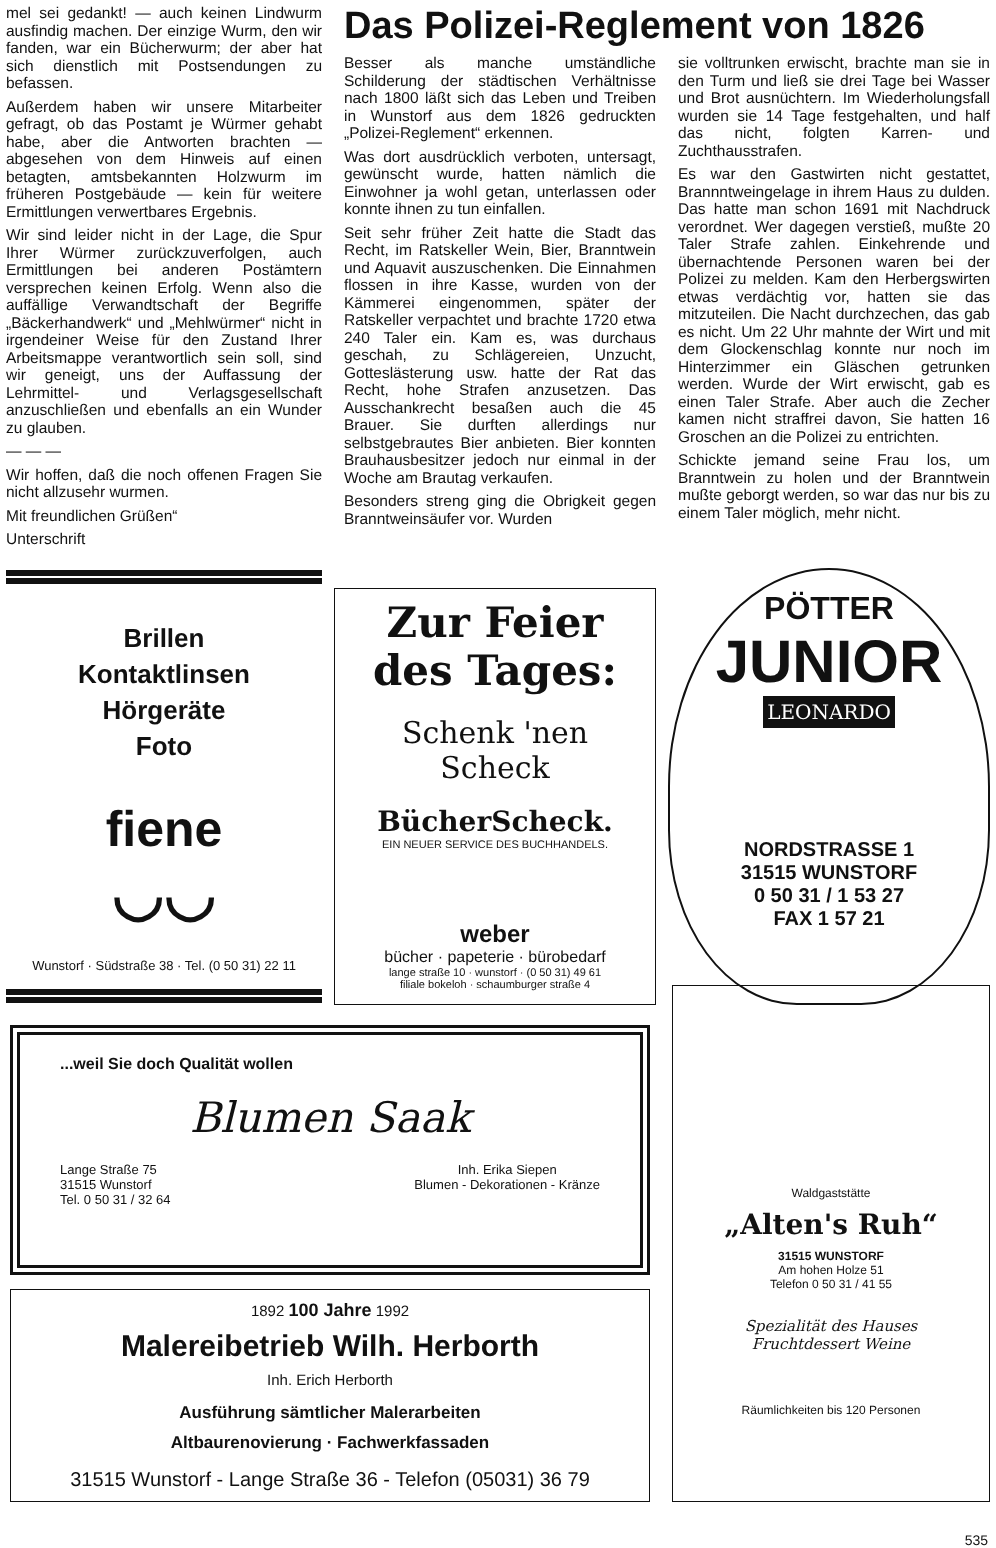mel sei gedankt! — auch keinen Lindwurm ausfindig machen. Der einzige Wurm, den wir fanden, war ein Bücherwurm; der aber hat sich dienstlich mit Postsendungen zu befassen.
Außerdem haben wir unsere Mitarbeiter gefragt, ob das Postamt je Würmer gehabt habe, aber die Antworten brachten — abgesehen von dem Hinweis auf einen betagten, amtsbekannten Holzwurm im früheren Postgebäude — kein für weitere Ermittlungen verwertbares Ergebnis.
Wir sind leider nicht in der Lage, die Spur Ihrer Würmer zurückzuverfolgen, auch Ermittlungen bei anderen Postämtern versprechen keinen Erfolg. Wenn also die auffällige Verwandtschaft der Begriffe „Bäckerhandwerk“ und „Mehlwürmer“ nicht in irgendeiner Weise für den Zustand Ihrer Arbeitsmappe verantwortlich sein soll, sind wir geneigt, uns der Auffassung der Lehrmittel- und Verlagsgesellschaft anzuschließen und ebenfalls an ein Wunder zu glauben.
— — —
Wir hoffen, daß die noch offenen Fragen Sie nicht allzusehr wurmen.
Mit freundlichen Grüßen“
Unterschrift
Das Polizei-Reglement von 1826
Besser als manche umständliche Schilderung der städtischen Verhältnisse nach 1800 läßt sich das Leben und Treiben in Wunstorf aus dem 1826 gedruckten „Polizei-Reglement“ erkennen.
Was dort ausdrücklich verboten, untersagt, gewünscht wurde, hatten nämlich die Einwohner ja wohl getan, unterlassen oder konnte ihnen zu tun einfallen.
Seit sehr früher Zeit hatte die Stadt das Recht, im Ratskeller Wein, Bier, Branntwein und Aquavit auszuschenken. Die Einnahmen flossen in ihre Kasse, wurden von der Kämmerei eingenommen, später der Ratskeller verpachtet und brachte 1720 etwa 240 Taler ein. Kam es, was durchaus geschah, zu Schlägereien, Unzucht, Gotteslästerung usw. hatte der Rat das Recht, hohe Strafen anzusetzen. Das Ausschankrecht besaßen auch die 45 Brauer. Sie durften allerdings nur selbstgebrautes Bier anbieten. Bier konnten Brauhausbesitzer jedoch nur einmal in der Woche am Brautag verkaufen.
Besonders streng ging die Obrigkeit gegen Branntweinsäufer vor. Wurden
sie volltrunken erwischt, brachte man sie in den Turm und ließ sie drei Tage bei Wasser und Brot ausnüchtern. Im Wiederholungsfall wurden sie 14 Tage festgehalten, und half das nicht, folgten Karren- und Zuchthausstrafen.
Es war den Gastwirten nicht gestattet, Brannntweingelage in ihrem Haus zu dulden. Das hatte man schon 1691 mit Nachdruck verordnet. Wer dagegen verstieß, mußte 20 Taler Strafe zahlen. Einkehrende und übernachtende Personen waren bei der Polizei zu melden. Kam den Herbergswirten etwas verdächtig vor, hatten sie das mitzuteilen. Die Nacht durchzechen, das gab es nicht. Um 22 Uhr mahnte der Wirt und mit dem Glockenschlag konnte nur noch im Hinterzimmer ein Gläschen getrunken werden. Wurde der Wirt erwischt, gab es einen Taler Strafe. Aber auch die Zecher kamen nicht straffrei davon, Sie hatten 16 Groschen an die Polizei zu entrichten.
Schickte jemand seine Frau los, um Branntwein zu holen und der Branntwein mußte geborgt werden, so war das nur bis zu einem Taler möglich, mehr nicht.
Brillen
Kontaktlinsen
Hörgeräte
Foto
fiene
◡◡
Wunstorf · Südstraße 38 · Tel. (0 50 31) 22 11
Zur Feier des Tages:
Schenk 'nen Scheck
BücherScheck.
EIN NEUER SERVICE DES BUCHHANDELS.
weber
bücher · papeterie · bürobedarf
lange straße 10 · wunstorf · (0 50 31) 49 61
filiale bokeloh · schaumburger straße 4
PÖTTER
JUNIOR
LEONARDO
NORDSTRASSE 1
31515 WUNSTORF
0 50 31 / 1 53 27
FAX 1 57 21
...weil Sie doch Qualität wollen
Blumen Saak
Lange Straße 75
31515 Wunstorf
Tel. 0 50 31 / 32 64
Inh. Erika Siepen
Blumen - Dekorationen - Kränze
1892 100 Jahre 1992
Malereibetrieb Wilh. Herborth
Inh. Erich Herborth
Ausführung sämtlicher Malerarbeiten
Altbaurenovierung · Fachwerkfassaden
31515 Wunstorf - Lange Straße 36 - Telefon (05031) 36 79
Waldgaststätte
„Alten's Ruh“
31515 WUNSTORF
Am hohen Holze 51
Telefon 0 50 31 / 41 55
Spezialität des Hauses
Fruchtdessert Weine
Räumlichkeiten bis 120 Personen
535